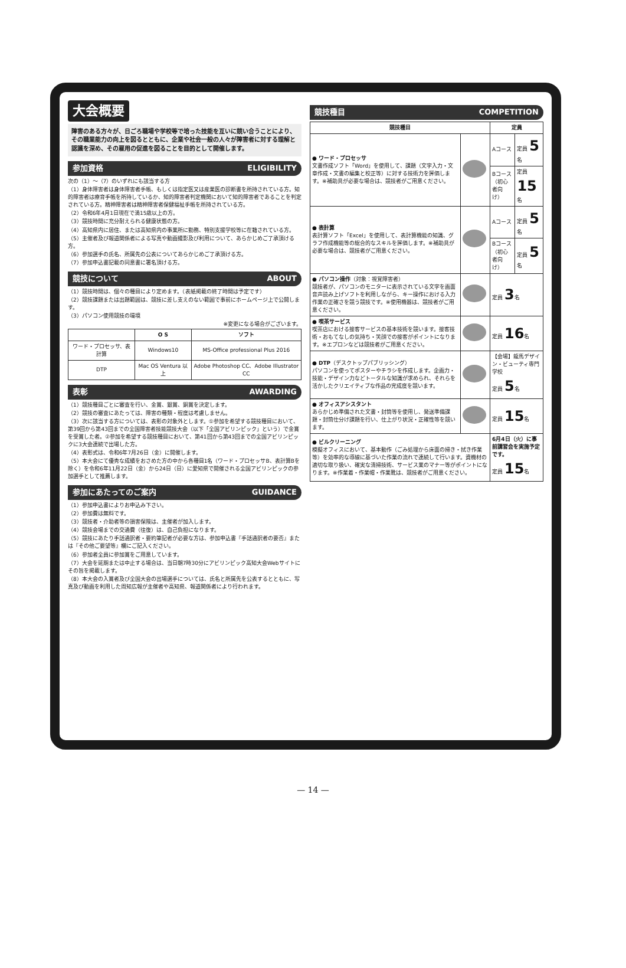大会概要
障害のある方々が、日ごろ職場や学校等で培った技能を互いに競い合うことにより、その職業能力の向上を図るとともに、企業や社会一般の人々が障害者に対する理解と認識を深め、その雇用の促進を図ることを目的として開催します。
参加資格 ELIGIBILITY
次の（1）〜（7）のいずれにも該当する方
（1）身体障害者は身体障害者手帳、もしくは指定医又は産業医の診断書を所持されている方。知的障害者は療育手帳を所持しているか、知的障害者判定機関において知的障害者であることを判定されている方。精神障害者は精神障害者保健福祉手帳を所持されている方。
（2）令和6年4月1日現在で満15歳以上の方。
（3）競技時間に充分耐えられる健康状態の方。
（4）高知県内に居住、または高知県内の事業所に勤務、特別支援学校等に在籍されている方。
（5）主催者及び報道関係者による写真や動画撮影及び利用について、あらかじめご了承頂ける方。
（6）参加選手の氏名、所属先の公表についてあらかじめご了承頂ける方。
（7）参加申込書記載の同意書に署名頂ける方。
競技について ABOUT
（1）競技時間は、個々の種目により定めます。（表紙掲載の終了時間は予定です）
（2）競技課題または出題範囲は、競技に差し支えのない範囲で事前にホームページ上で公開します。
（3）パソコン使用競技の環境
※変更になる場合がございます。
| | O S | ソフト |
| --- | --- | --- |
| ワード・プロセッサ、表計算 | Windows10 | MS-Office professional Plus 2016 |
| DTP | Mac OS Ventura 以上 | Adobe Photoshop CC、Adobe Illustrator CC |
表彰 AWARDING
（1）競技種目ごとに審査を行い、金賞、銀賞、銅賞を決定します。
（2）競技の審査にあたっては、障害の種類・程度は考慮しません。
（3）次に該当する方については、表彰の対象外とします。①参加を希望する競技種目において、第39回から第43回までの全国障害者技能競技大会（以下「全国アビリンピック」という）で金賞を受賞した者。②参加を希望する競技種目において、第41回から第43回までの全国アビリンピックに3大会連続で出場した方。
（4）表彰式は、令和6年7月26日（金）に開催します。
（5）本大会にて優秀な成績をおさめた方の中から各種目1名（ワード・プロセッサB、表計算Bを除く）を令和6年11月22日（金）から24日（日）に愛知県で開催される全国アビリンピックの参加選手として推薦します。
参加にあたってのご案内 GUIDANCE
（1）参加申込書によりお申込み下さい。
（2）参加費は無料です。
（3）競技者・介助者等の損害保険は、主催者が加入します。
（4）競技会場までの交通費（往復）は、自己負担になります。
（5）競技にあたり手話通訳者・要約筆記者が必要な方は、参加申込書『手話通訳者の要否』または『その他ご要望等』欄にご記入ください。
（6）参加者全員に参加賞をご用意しています。
（7）大会を延期または中止する場合は、当日朝7時30分にアビリンピック高知大会Webサイトにその旨を掲載します。
（8）本大会の入賞者及び全国大会の出場選手については、氏名と所属先を公表するとともに、写真及び動画を利用した周知広報が主催者や高知県、報道関係者により行われます。
競技種目 COMPETITION
| 競技種目 | | 定員 | |
| --- | --- | --- | --- |
| ● ワード・プロセッサ 文書作成ソフト「Word」を使用して、課題（文字入力・文章作成・文書の編集と校正等）に対する技術力を評価します。※補助具が必要な場合は、競技者がご用意ください。 | | Aコース | 定員 5 名 |
| | | Bコース（初心者向け） | 定員 15 名 |
| ● 表計算 表計算ソフト「Excel」を使用して、表計算機能の知識、グラフ作成機能等の総合的なスキルを評価します。※補助具が必要な場合は、競技者がご用意ください。 | | Aコース | 定員 5 名 |
| | | Bコース（初心者向け） | 定員 5 名 |
| ● パソコン操作 （対象：視覚障害者） 競技者が、パソコンのモニターに表示されている文字を画面音声読み上げソフトを利用しながら、キー操作における入力作業の正確さを競う競技です。※使用機器は、競技者がご用意ください。 | | 定員 3 名 | |
| ● 喫茶サービス 喫茶店における接客サービスの基本技術を競います。接客技術・おもてなしの気持ち・笑顔での接客がポイントになります。※エプロンなどは競技者がご用意ください。 | | 定員 16 名 | |
| ● DTP （デスクトップパブリッシング） パソコンを使ってポスターやチラシを作成します。企画力・技能・デザイン力などトータルな知識が求められ、それらを活かしたクリエイティブな作品の完成度を競います。 | | 【会場】龍馬デザイン・ビューティ専門学校 定員 5 名 | |
| ● オフィスアシスタント あらかじめ準備された文書・封筒等を使用し、発送準備課題・封筒仕分け課題を行い、仕上がり状況・正確性等を競います。 | | 定員 15 名 | |
| ● ビルクリーニング 模擬オフィスにおいて、基本動作（ごみ処理から床面の掃き・拭き作業等）を効率的な導線に基づいた作業の流れで連続して行います。資機材の適切な取り扱い、確実な清掃技術、サービス業のマナー等がポイントになります。※作業着・作業帽・作業靴は、競技者がご用意ください。 | | 6月4日（火）に事前講習会を実施予定です。 定員 15 名 | |
— 14 —